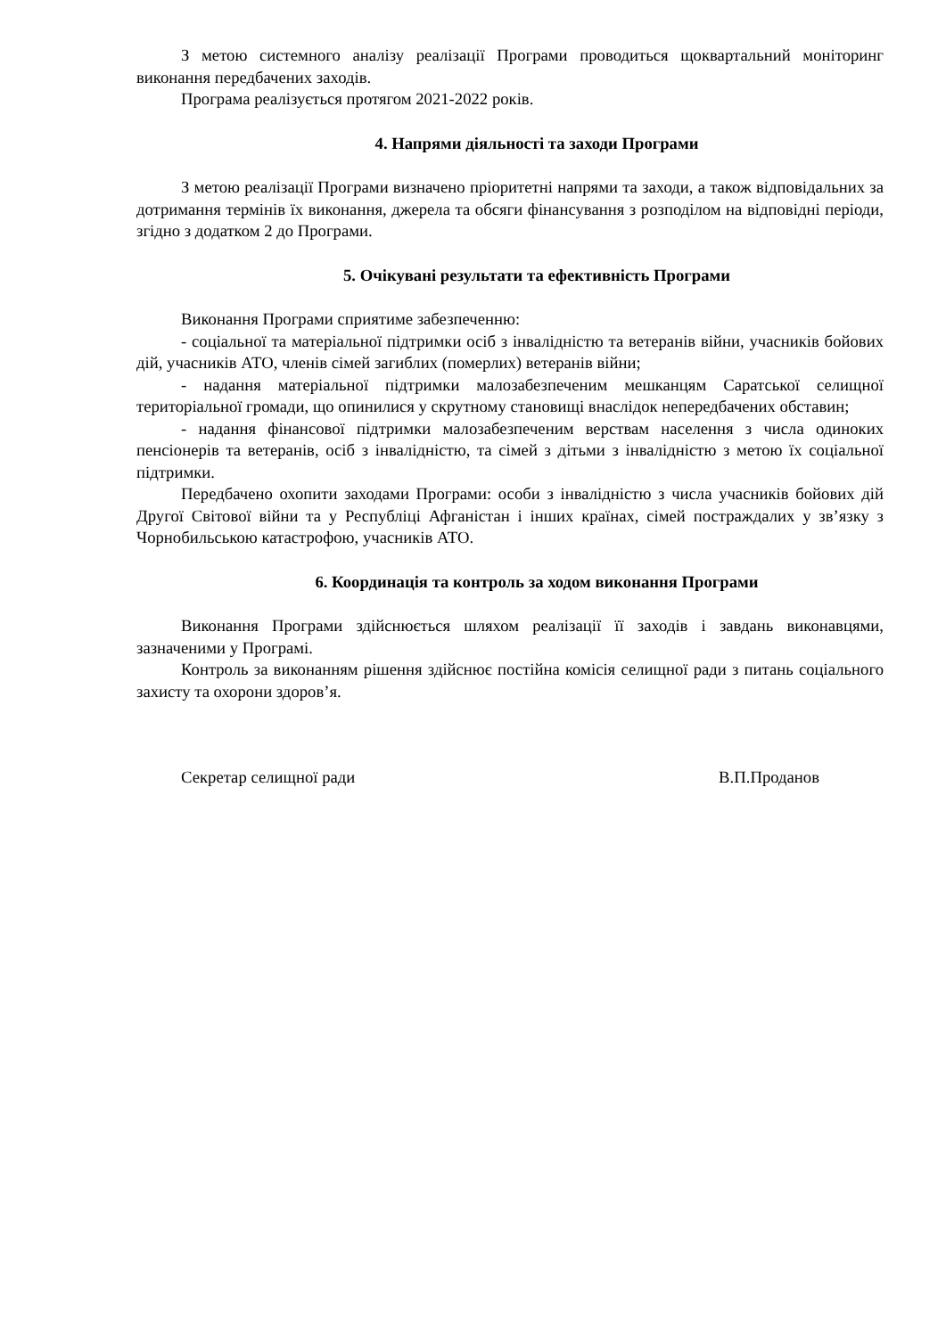З метою системного аналізу реалізації Програми проводиться щоквартальний моніторинг виконання передбачених заходів.
Програма реалізується протягом 2021-2022 років.
4. Напрями діяльності та заходи Програми
З метою реалізації Програми визначено пріоритетні напрями та заходи, а також відповідальних за дотримання термінів їх виконання, джерела та обсяги фінансування з розподілом на відповідні періоди, згідно з додатком 2 до Програми.
5. Очікувані результати та ефективність Програми
Виконання Програми сприятиме забезпеченню:
- соціальної та матеріальної підтримки осіб з інвалідністю та ветеранів війни, учасників бойових дій, учасників АТО, членів сімей загиблих (померлих) ветеранів війни;
- надання матеріальної підтримки малозабезпеченим мешканцям Саратської селищної територіальної громади, що опинилися у скрутному становищі внаслідок непередбачених обставин;
- надання фінансової підтримки малозабезпеченим верствам населення з числа одиноких пенсіонерів та ветеранів, осіб з інвалідністю, та сімей з дітьми з інвалідністю з метою їх соціальної підтримки.
Передбачено охопити заходами Програми: особи з інвалідністю з числа учасників бойових дій Другої Світової війни та у Республіці Афганістан і інших країнах, сімей постраждалих у зв’язку з Чорнобильською катастрофою, учасників АТО.
6. Координація та контроль за ходом виконання Програми
Виконання Програми здійснюється шляхом реалізації її заходів і завдань виконавцями, зазначеними у Програмі.
Контроль за виконанням рішення здійснює постійна комісія селищної ради з питань соціального захисту та охорони здоров’я.
Секретар селищної ради В.П.Проданов